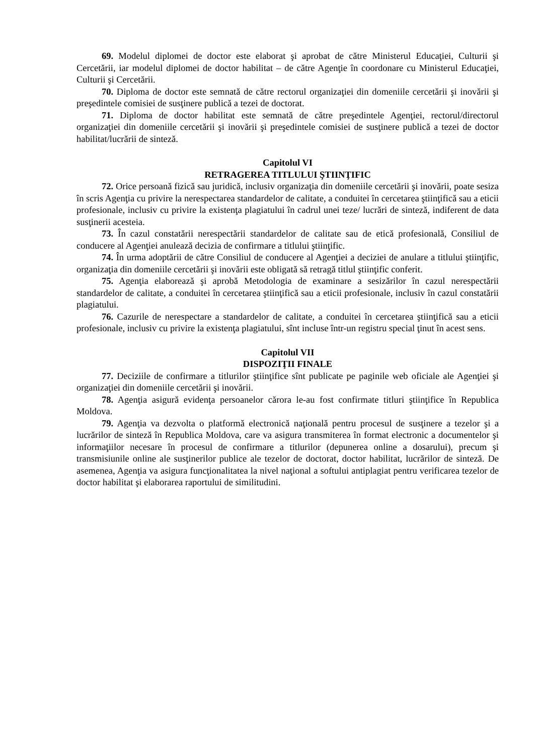69. Modelul diplomei de doctor este elaborat şi aprobat de către Ministerul Educaţiei, Culturii şi Cercetării, iar modelul diplomei de doctor habilitat – de către Agenţie în coordonare cu Ministerul Educaţiei, Culturii şi Cercetării.
70. Diploma de doctor este semnată de către rectorul organizaţiei din domeniile cercetării şi inovării şi preşedintele comisiei de susţinere publică a tezei de doctorat.
71. Diploma de doctor habilitat este semnată de către preşedintele Agenţiei, rectorul/directorul organizaţiei din domeniile cercetării şi inovării şi preşedintele comisiei de susţinere publică a tezei de doctor habilitat/lucrării de sinteză.
Capitolul VI
RETRAGEREA TITLULUI ŞTIINŢIFIC
72. Orice persoană fizică sau juridică, inclusiv organizaţia din domeniile cercetării şi inovării, poate sesiza în scris Agenţia cu privire la nerespectarea standardelor de calitate, a conduitei în cercetarea ştiinţifică sau a eticii profesionale, inclusiv cu privire la existenţa plagiatului în cadrul unei teze/ lucrări de sinteză, indiferent de data susţinerii acesteia.
73. În cazul constatării nerespectării standardelor de calitate sau de etică profesională, Consiliul de conducere al Agenţiei anulează decizia de confirmare a titlului ştiinţific.
74. În urma adoptării de către Consiliul de conducere al Agenţiei a deciziei de anulare a titlului ştiinţific, organizaţia din domeniile cercetării şi inovării este obligată să retragă titlul ştiinţific conferit.
75. Agenţia elaborează şi aprobă Metodologia de examinare a sesizărilor în cazul nerespectării standardelor de calitate, a conduitei în cercetarea ştiinţifică sau a eticii profesionale, inclusiv în cazul constatării plagiatului.
76. Cazurile de nerespectare a standardelor de calitate, a conduitei în cercetarea ştiinţifică sau a eticii profesionale, inclusiv cu privire la existenţa plagiatului, sînt incluse într-un registru special ţinut în acest sens.
Capitolul VII
DISPOZIŢII FINALE
77. Deciziile de confirmare a titlurilor ştiinţifice sînt publicate pe paginile web oficiale ale Agenţiei şi organizaţiei din domeniile cercetării şi inovării.
78. Agenţia asigură evidenţa persoanelor cărora le-au fost confirmate titluri ştiinţifice în Republica Moldova.
79. Agenţia va dezvolta o platformă electronică naţională pentru procesul de susţinere a tezelor şi a lucrărilor de sinteză în Republica Moldova, care va asigura transmiterea în format electronic a documentelor şi informaţiilor necesare în procesul de confirmare a titlurilor (depunerea online a dosarului), precum şi transmisiunile online ale susţinerilor publice ale tezelor de doctorat, doctor habilitat, lucrărilor de sinteză. De asemenea, Agenţia va asigura funcţionalitatea la nivel naţional a softului antiplagiat pentru verificarea tezelor de doctor habilitat şi elaborarea raportului de similitudini.